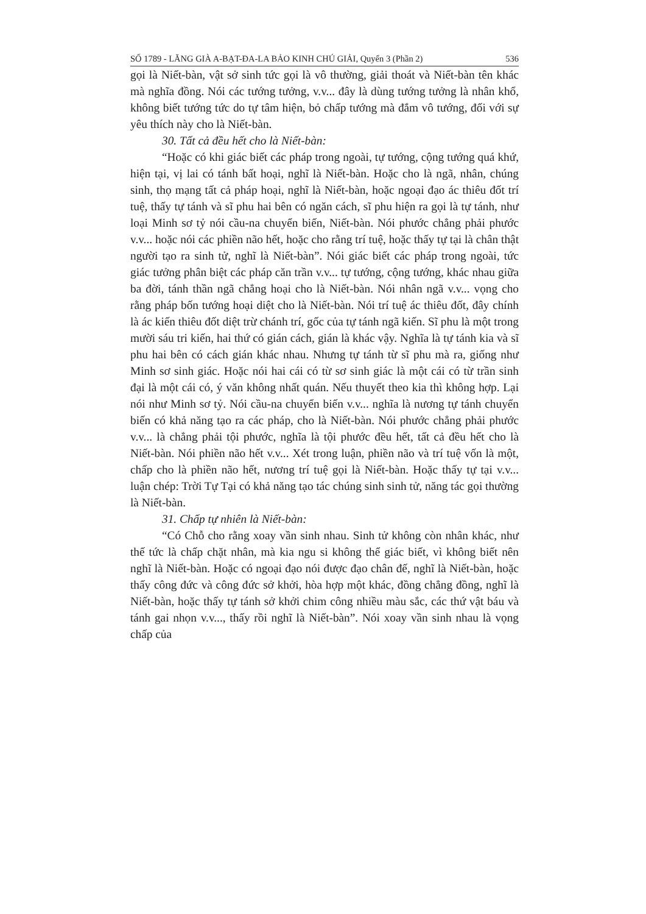SỐ 1789 - LĂNG GIÀ A-BẠT-ĐA-LA BẢO KINH CHÚ GIẢI, Quyển 3 (Phần 2) 536
gọi là Niết-bàn, vật sở sinh tức gọi là vô thường, giải thoát và Niết-bàn tên khác mà nghĩa đồng. Nói các tướng tưởng, v.v... đây là dùng tướng tưởng là nhân khổ, không biết tướng tức do tự tâm hiện, bỏ chấp tướng mà đắm vô tướng, đối với sự yêu thích này cho là Niết-bàn.
30. Tất cả đều hết cho là Niết-bàn:
“Hoặc có khi giác biết các pháp trong ngoài, tự tướng, cộng tướng quá khứ, hiện tại, vị lai có tánh bất hoại, nghĩ là Niết-bàn. Hoặc cho là ngã, nhân, chúng sinh, thọ mạng tất cả pháp hoại, nghĩ là Niết-bàn, hoặc ngoại đạo ác thiêu đốt trí tuệ, thấy tự tánh và sĩ phu hai bên có ngăn cách, sĩ phu hiện ra gọi là tự tánh, như loại Minh sơ tỷ nói cầu-na chuyển biến, Niết-bàn. Nói phước chẳng phải phước v.v... hoặc nói các phiền não hết, hoặc cho rằng trí tuệ, hoặc thấy tự tại là chân thật người tạo ra sinh tử, nghĩ là Niết-bàn”. Nói giác biết các pháp trong ngoài, tức giác tưởng phân biệt các pháp căn trần v.v... tự tướng, cộng tướng, khác nhau giữa ba đời, tánh thần ngã chẳng hoại cho là Niết-bàn. Nói nhân ngã v.v... vọng cho rằng pháp bốn tướng hoại diệt cho là Niết-bàn. Nói trí tuệ ác thiêu đốt, đây chính là ác kiến thiêu đốt diệt trừ chánh trí, gốc của tự tánh ngã kiến. Sĩ phu là một trong mười sáu tri kiến, hai thứ có gián cách, gián là khác vậy. Nghĩa là tự tánh kia và sĩ phu hai bên có cách gián khác nhau. Nhưng tự tánh từ sĩ phu mà ra, giống như Minh sơ sinh giác. Hoặc nói hai cái có từ sơ sinh giác là một cái có từ trần sinh đại là một cái có, ý văn không nhất quán. Nếu thuyết theo kia thì không hợp. Lại nói như Minh sơ tỷ. Nói cầu-na chuyển biến v.v... nghĩa là nương tự tánh chuyển biến có khả năng tạo ra các pháp, cho là Niết-bàn. Nói phước chẳng phải phước v.v... là chẳng phải tội phước, nghĩa là tội phước đều hết, tất cả đều hết cho là Niết-bàn. Nói phiền não hết v.v... Xét trong luận, phiền não và trí tuệ vốn là một, chấp cho là phiền não hết, nương trí tuệ gọi là Niết-bàn. Hoặc thấy tự tại v.v... luận chép: Trời Tự Tại có khả năng tạo tác chúng sinh sinh tử, năng tác gọi thường là Niết-bàn.
31. Chấp tự nhiên là Niết-bàn:
“Có Chỗ cho rằng xoay vần sinh nhau. Sinh tử không còn nhân khác, như thế tức là chấp chặt nhân, mà kia ngu si không thể giác biết, vì không biết nên nghĩ là Niết-bàn. Hoặc có ngoại đạo nói được đạo chân đế, nghĩ là Niết-bàn, hoặc thấy công đức và công đức sở khởi, hòa hợp một khác, đồng chẳng đồng, nghĩ là Niết-bàn, hoặc thấy tự tánh sở khởi chim công nhiều màu sắc, các thứ vật báu và tánh gai nhọn v.v..., thấy rồi nghĩ là Niết-bàn”. Nói xoay vần sinh nhau là vọng chấp của